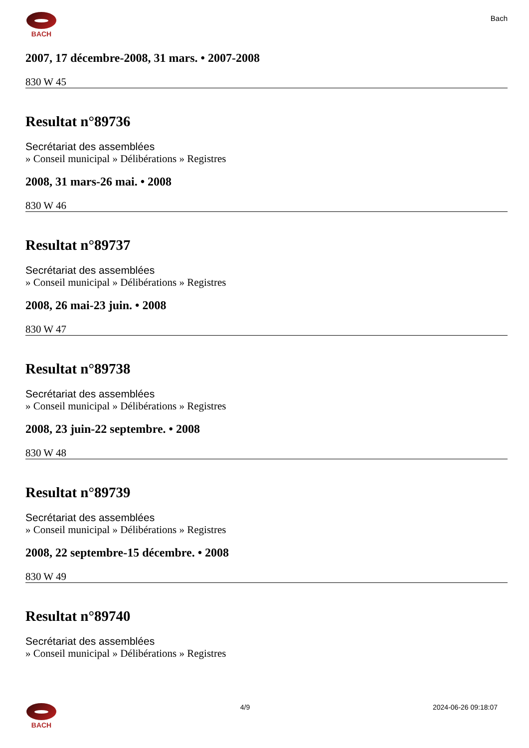BACH
Bach
2007, 17 décembre-2008, 31 mars. • 2007-2008
830 W 45
Resultat n°89736
Secrétariat des assemblées
» Conseil municipal » Délibérations » Registres
2008, 31 mars-26 mai. • 2008
830 W 46
Resultat n°89737
Secrétariat des assemblées
» Conseil municipal » Délibérations » Registres
2008, 26 mai-23 juin. • 2008
830 W 47
Resultat n°89738
Secrétariat des assemblées
» Conseil municipal » Délibérations » Registres
2008, 23 juin-22 septembre. • 2008
830 W 48
Resultat n°89739
Secrétariat des assemblées
» Conseil municipal » Délibérations » Registres
2008, 22 septembre-15 décembre. • 2008
830 W 49
Resultat n°89740
Secrétariat des assemblées
» Conseil municipal » Délibérations » Registres
BACH 4/9 2024-06-26 09:18:07